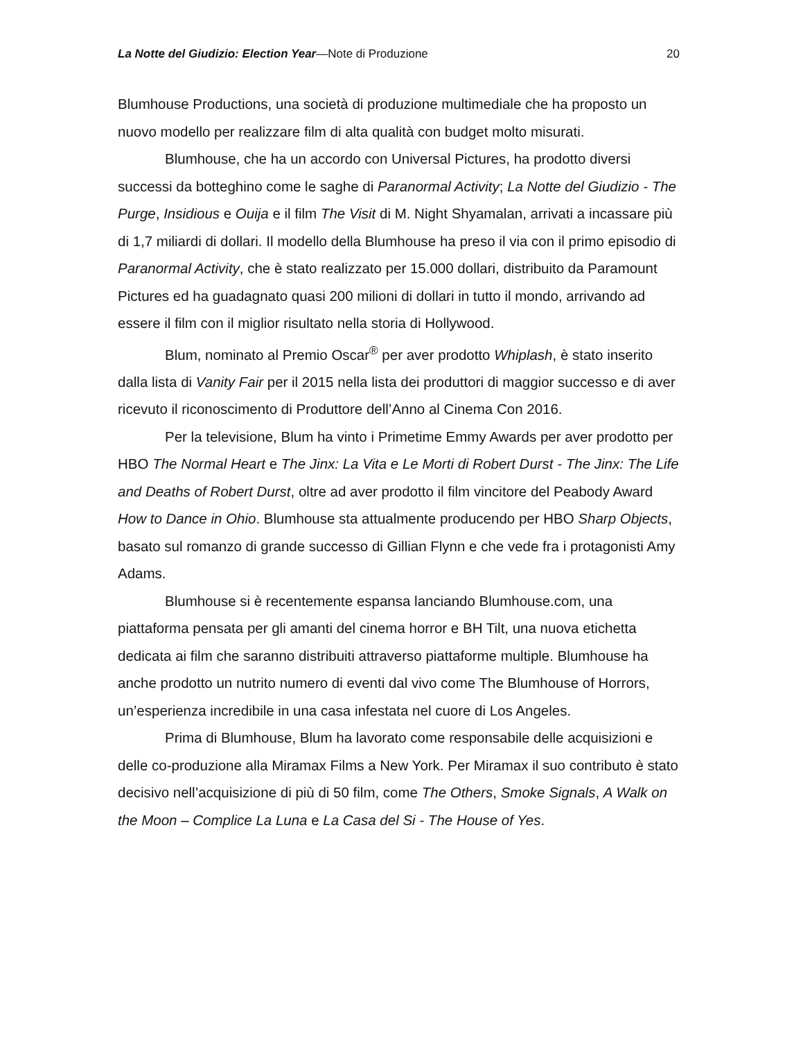La Notte del Giudizio: Election Year—Note di Produzione 20
Blumhouse Productions, una società di produzione multimediale che ha proposto un nuovo modello per realizzare film di alta qualità con budget molto misurati.
Blumhouse, che ha un accordo con Universal Pictures, ha prodotto diversi successi da botteghino come le saghe di Paranormal Activity; La Notte del Giudizio - The Purge, Insidious e Ouija e il film The Visit di M. Night Shyamalan, arrivati a incassare più di 1,7 miliardi di dollari. Il modello della Blumhouse ha preso il via con il primo episodio di Paranormal Activity, che è stato realizzato per 15.000 dollari, distribuito da Paramount Pictures ed ha guadagnato quasi 200 milioni di dollari in tutto il mondo, arrivando ad essere il film con il miglior risultato nella storia di Hollywood.
Blum, nominato al Premio Oscar<sup>®</sup> per aver prodotto Whiplash, è stato inserito dalla lista di Vanity Fair per il 2015 nella lista dei produttori di maggior successo e di aver ricevuto il riconoscimento di Produttore dell’Anno al Cinema Con 2016.
Per la televisione, Blum ha vinto i Primetime Emmy Awards per aver prodotto per HBO The Normal Heart e The Jinx: La Vita e Le Morti di Robert Durst - The Jinx: The Life and Deaths of Robert Durst, oltre ad aver prodotto il film vincitore del Peabody Award How to Dance in Ohio. Blumhouse sta attualmente producendo per HBO Sharp Objects, basato sul romanzo di grande successo di Gillian Flynn e che vede fra i protagonisti Amy Adams.
Blumhouse si è recentemente espansa lanciando Blumhouse.com, una piattaforma pensata per gli amanti del cinema horror e BH Tilt, una nuova etichetta dedicata ai film che saranno distribuiti attraverso piattaforme multiple. Blumhouse ha anche prodotto un nutrito numero di eventi dal vivo come The Blumhouse of Horrors, un’esperienza incredibile in una casa infestata nel cuore di Los Angeles.
Prima di Blumhouse, Blum ha lavorato come responsabile delle acquisizioni e delle co-produzione alla Miramax Films a New York. Per Miramax il suo contributo è stato decisivo nell’acquisizione di più di 50 film, come The Others, Smoke Signals, A Walk on the Moon – Complice La Luna e La Casa del Si - The House of Yes.